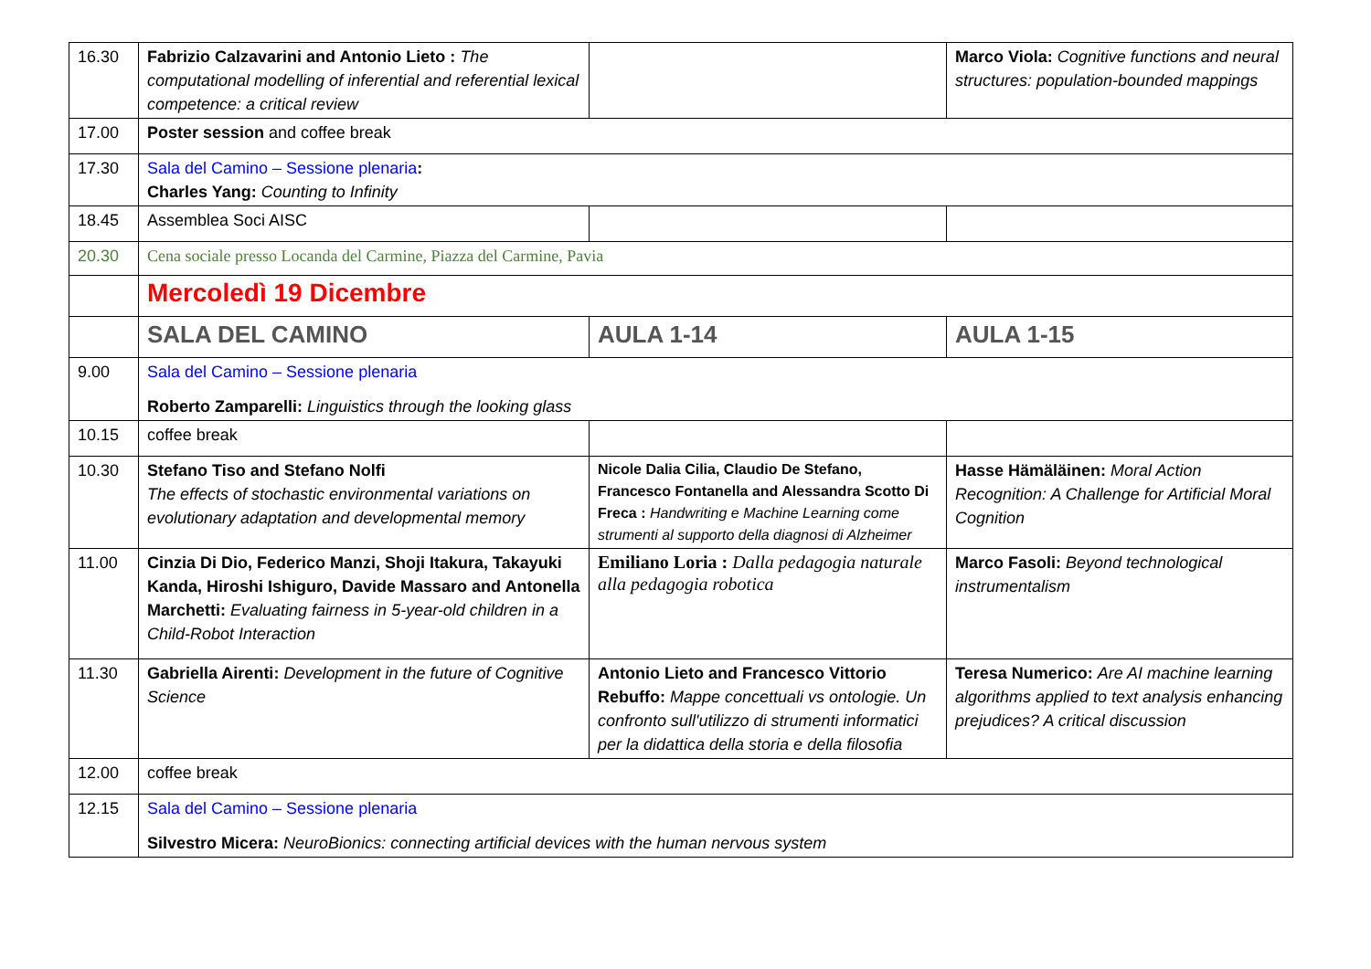| 16.30 | Fabrizio Calzavarini and Antonio Lieto : The computational modelling of inferential and referential lexical competence: a critical review | | Marco Viola: Cognitive functions and neural structures: population-bounded mappings |
| 17.00 | Poster session and coffee break | | |
| 17.30 | Sala del Camino – Sessione plenaria : Charles Yang: Counting to Infinity | | |
| 18.45 | Assemblea Soci AISC | | |
| 20.30 | Cena sociale presso Locanda del Carmine, Piazza del Carmine, Pavia | | |
| | Mercoledì 19 Dicembre | | |
| | SALA DEL CAMINO | AULA 1-14 | AULA 1-15 |
| 9.00 | Sala del Camino – Sessione plenaria Roberto Zamparelli: Linguistics through the looking glass | | |
| 10.15 | coffee break | | |
| 10.30 | Stefano Tiso and Stefano Nolfi The effects of stochastic environmental variations on evolutionary adaptation and developmental memory | Nicole Dalia Cilia, Claudio De Stefano, Francesco Fontanella and Alessandra Scotto Di Freca : Handwriting e Machine Learning come strumenti al supporto della diagnosi di Alzheimer | Hasse Hämäläinen: Moral Action Recognition: A Challenge for Artificial Moral Cognition |
| 11.00 | Cinzia Di Dio, Federico Manzi, Shoji Itakura, Takayuki Kanda, Hiroshi Ishiguro, Davide Massaro and Antonella Marchetti: Evaluating fairness in 5-year-old children in a Child-Robot Interaction | Emiliano Loria : Dalla pedagogia naturale alla pedagogia robotica | Marco Fasoli: Beyond technological instrumentalism |
| 11.30 | Gabriella Airenti: Development in the future of Cognitive Science | Antonio Lieto and Francesco Vittorio Rebuffo: Mappe concettuali vs ontologie. Un confronto sull'utilizzo di strumenti informatici per la didattica della storia e della filosofia | Teresa Numerico: Are AI machine learning algorithms applied to text analysis enhancing prejudices? A critical discussion |
| 12.00 | coffee break | | |
| 12.15 | Sala del Camino – Sessione plenaria Silvestro Micera: NeuroBionics: connecting artificial devices with the human nervous system | | |